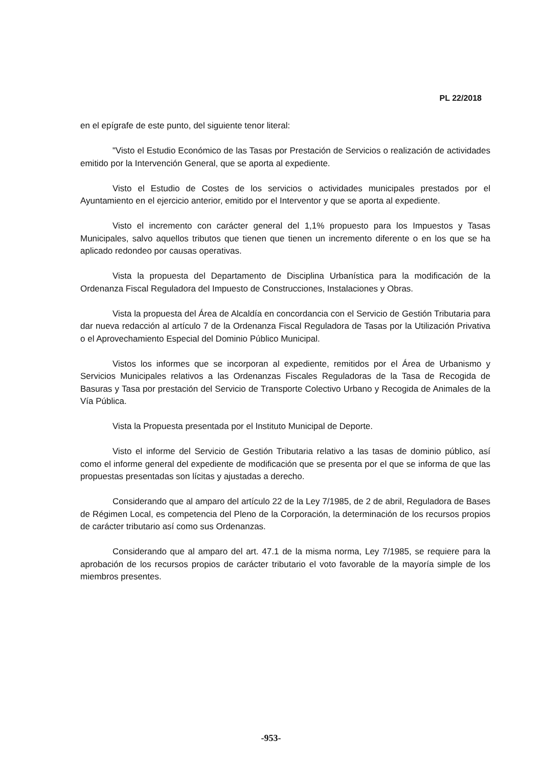PL 22/2018
en el epígrafe de este punto, del siguiente tenor literal:
"Visto el Estudio Económico de las Tasas por Prestación de Servicios o realización de actividades emitido por la Intervención General, que se aporta al expediente.
Visto el Estudio de Costes de los servicios o actividades municipales prestados por el Ayuntamiento en el ejercicio anterior, emitido por el Interventor y que se aporta al expediente.
Visto el incremento con carácter general del 1,1% propuesto para los Impuestos y Tasas Municipales, salvo aquellos tributos que tienen que tienen un incremento diferente o en los que se ha aplicado redondeo por causas operativas.
Vista la propuesta del Departamento de Disciplina Urbanística para la modificación de la Ordenanza Fiscal Reguladora del Impuesto de Construcciones, Instalaciones y Obras.
Vista la propuesta del Área de Alcaldía en concordancia con el Servicio de Gestión Tributaria para dar nueva redacción al artículo 7 de la Ordenanza Fiscal Reguladora de Tasas por la Utilización Privativa o el Aprovechamiento Especial del Dominio Público Municipal.
Vistos los informes que se incorporan al expediente, remitidos por el Área de Urbanismo y Servicios Municipales relativos a las Ordenanzas Fiscales Reguladoras de la Tasa de Recogida de Basuras y Tasa por prestación del Servicio de Transporte Colectivo Urbano y Recogida de Animales de la Vía Pública.
Vista la Propuesta presentada por el Instituto Municipal de Deporte.
Visto el informe del Servicio de Gestión Tributaria relativo a las tasas de dominio público, así como el informe general del expediente de modificación que se presenta por el que se informa de que las propuestas presentadas son lícitas y ajustadas a derecho.
Considerando que al amparo del artículo 22 de la Ley 7/1985, de 2 de abril, Reguladora de Bases de Régimen Local, es competencia del Pleno de la Corporación, la determinación de los recursos propios de carácter tributario así como sus Ordenanzas.
Considerando que al amparo del art. 47.1 de la misma norma, Ley 7/1985, se requiere para la aprobación de los recursos propios de carácter tributario el voto favorable de la mayoría simple de los miembros presentes.
-953-